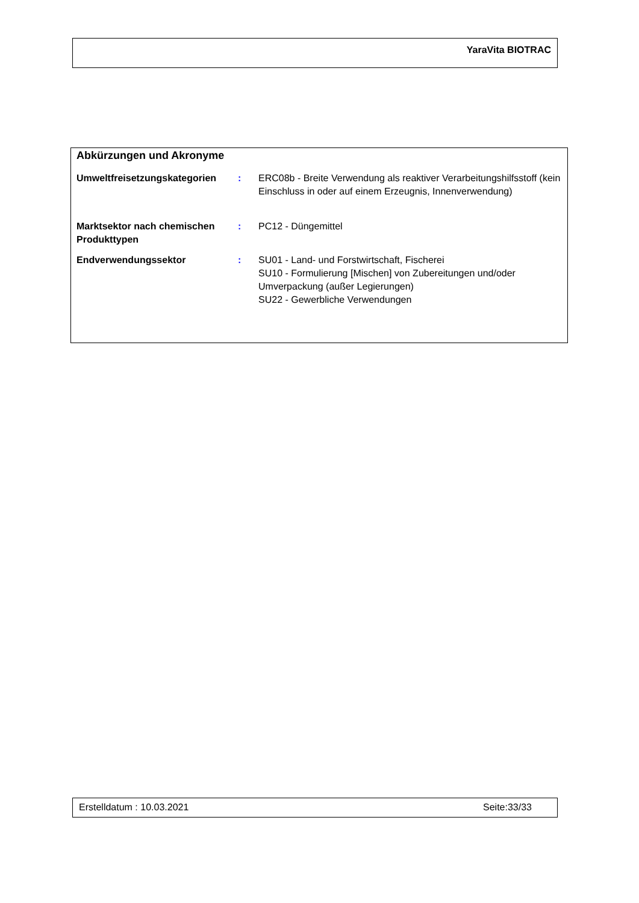YaraVita BIOTRAC
Abkürzungen und Akronyme
| Umweltfreisetzungskategorien | : | ERC08b - Breite Verwendung als reaktiver Verarbeitungshilfsstoff (kein Einschluss in oder auf einem Erzeugnis, Innenverwendung) |
| Marktsektor nach chemischen Produkttypen | : | PC12 - Düngemittel |
| Endverwendungssektor | : | SU01 - Land- und Forstwirtschaft, Fischerei SU10 - Formulierung [Mischen] von Zubereitungen und/oder Umverpackung (außer Legierungen) SU22 - Gewerbliche Verwendungen |
Erstelldatum : 10.03.2021 Seite:33/33